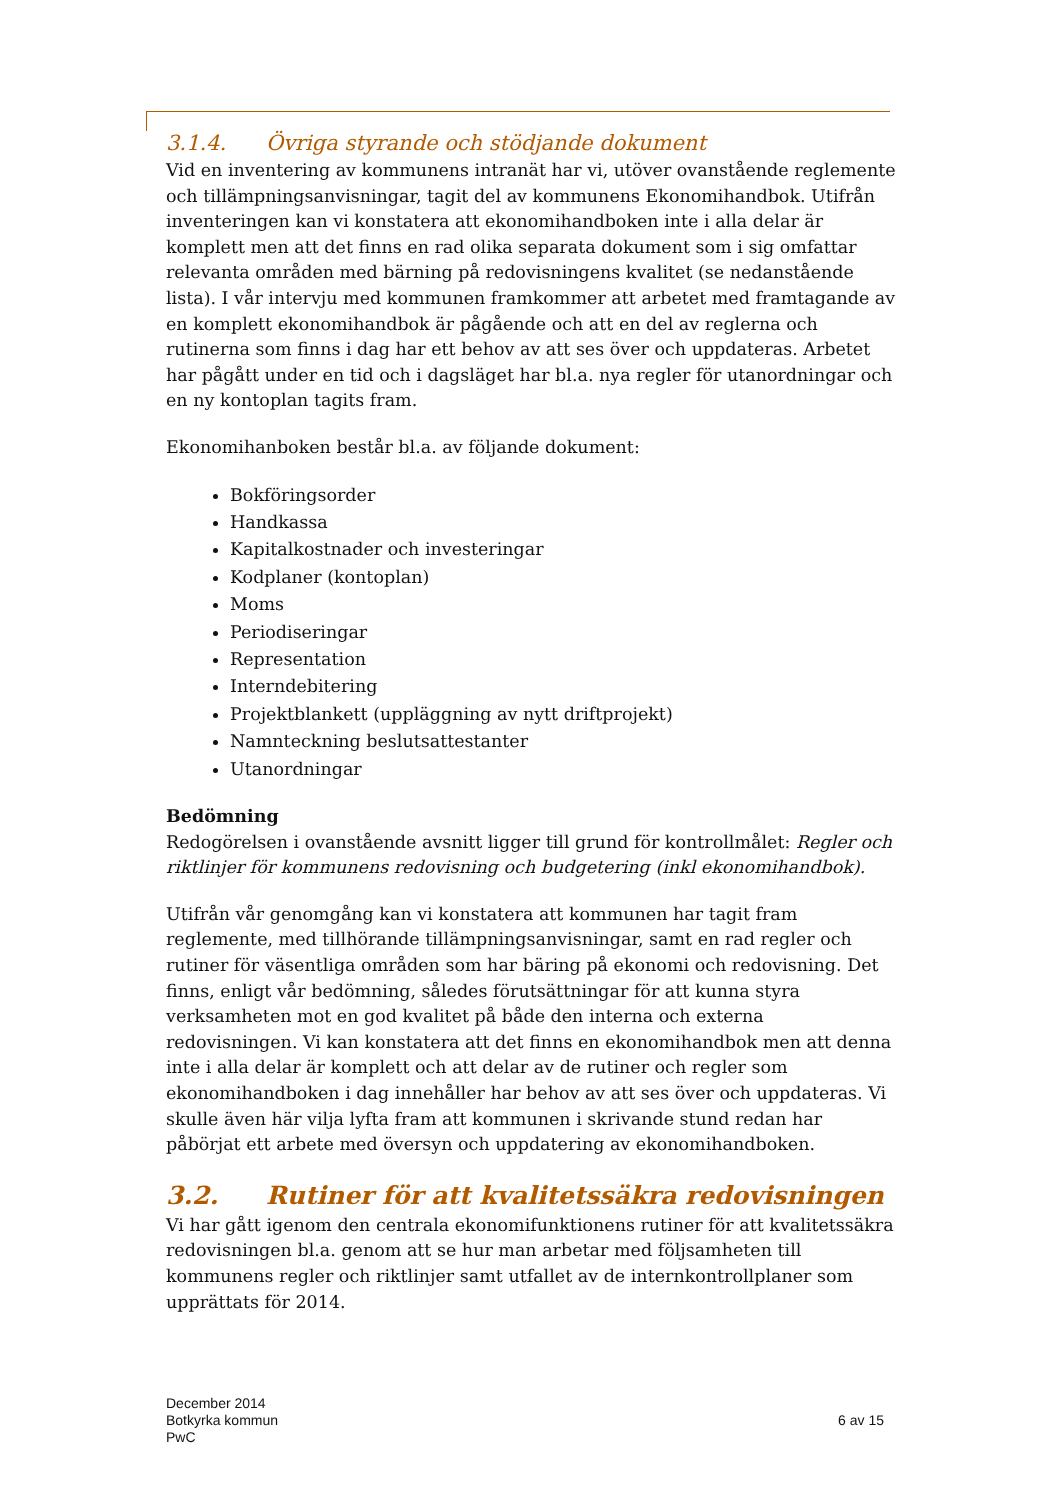3.1.4. Övriga styrande och stödjande dokument
Vid en inventering av kommunens intranät har vi, utöver ovanstående reglemente och tillämpningsanvisningar, tagit del av kommunens Ekonomihandbok. Utifrån inventeringen kan vi konstatera att ekonomihandboken inte i alla delar är komplett men att det finns en rad olika separata dokument som i sig omfattar relevanta områden med bärning på redovisningens kvalitet (se nedanstående lista). I vår intervju med kommunen framkommer att arbetet med framtagande av en komplett ekonomihandbok är pågående och att en del av reglerna och rutinerna som finns i dag har ett behov av att ses över och uppdateras. Arbetet har pågått under en tid och i dagsläget har bl.a. nya regler för utanordningar och en ny kontoplan tagits fram.
Ekonomihanboken består bl.a. av följande dokument:
Bokföringsorder
Handkassa
Kapitalkostnader och investeringar
Kodplaner (kontoplan)
Moms
Periodiseringar
Representation
Interndebitering
Projektblankett (uppläggning av nytt driftprojekt)
Namnteckning beslutsattestanter
Utanordningar
Bedömning
Redogörelsen i ovanstående avsnitt ligger till grund för kontrollmålet: Regler och riktlinjer för kommunens redovisning och budgetering (inkl ekonomihandbok).
Utifrån vår genomgång kan vi konstatera att kommunen har tagit fram reglemente, med tillhörande tillämpningsanvisningar, samt en rad regler och rutiner för väsentliga områden som har bäring på ekonomi och redovisning. Det finns, enligt vår bedömning, således förutsättningar för att kunna styra verksamheten mot en god kvalitet på både den interna och externa redovisningen. Vi kan konstatera att det finns en ekonomihandbok men att denna inte i alla delar är komplett och att delar av de rutiner och regler som ekonomihandboken i dag innehåller har behov av att ses över och uppdateras. Vi skulle även här vilja lyfta fram att kommunen i skrivande stund redan har påbörjat ett arbete med översyn och uppdatering av ekonomihandboken.
3.2. Rutiner för att kvalitetssäkra redovisningen
Vi har gått igenom den centrala ekonomifunktionens rutiner för att kvalitetssäkra redovisningen bl.a. genom att se hur man arbetar med följsamheten till kommunens regler och riktlinjer samt utfallet av de internkontrollplaner som upprättats för 2014.
December 2014
Botkyrka kommun
PwC
6 av 15